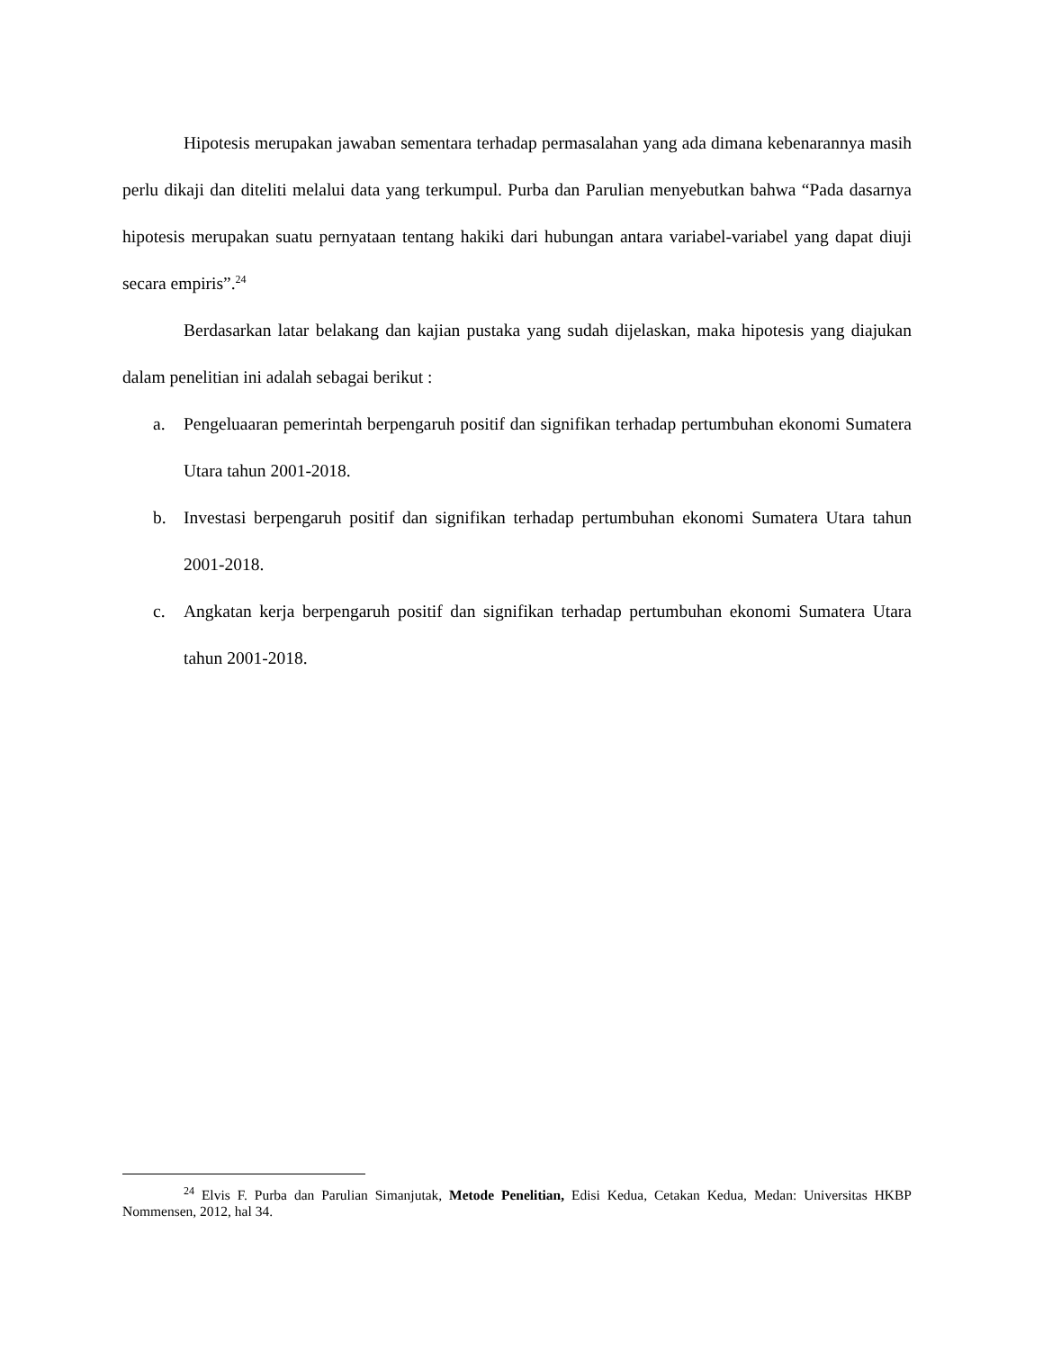Hipotesis merupakan jawaban sementara terhadap permasalahan yang ada dimana kebenarannya masih perlu dikaji dan diteliti melalui data yang terkumpul. Purba dan Parulian menyebutkan bahwa “Pada dasarnya hipotesis merupakan suatu pernyataan tentang hakiki dari hubungan antara variabel-variabel yang dapat diuji secara empiris”.<sup>24</sup>
Berdasarkan latar belakang dan kajian pustaka yang sudah dijelaskan, maka hipotesis yang diajukan dalam penelitian ini adalah sebagai berikut :
a. Pengeluaaran pemerintah berpengaruh positif dan signifikan terhadap pertumbuhan ekonomi Sumatera Utara tahun 2001-2018.
b. Investasi berpengaruh positif dan signifikan terhadap pertumbuhan ekonomi Sumatera Utara tahun 2001-2018.
c. Angkatan kerja berpengaruh positif dan signifikan terhadap pertumbuhan ekonomi Sumatera Utara tahun 2001-2018.
<sup>24</sup> Elvis F. Purba dan Parulian Simanjutak, Metode Penelitian, Edisi Kedua, Cetakan Kedua, Medan: Universitas HKBP Nommensen, 2012, hal 34.